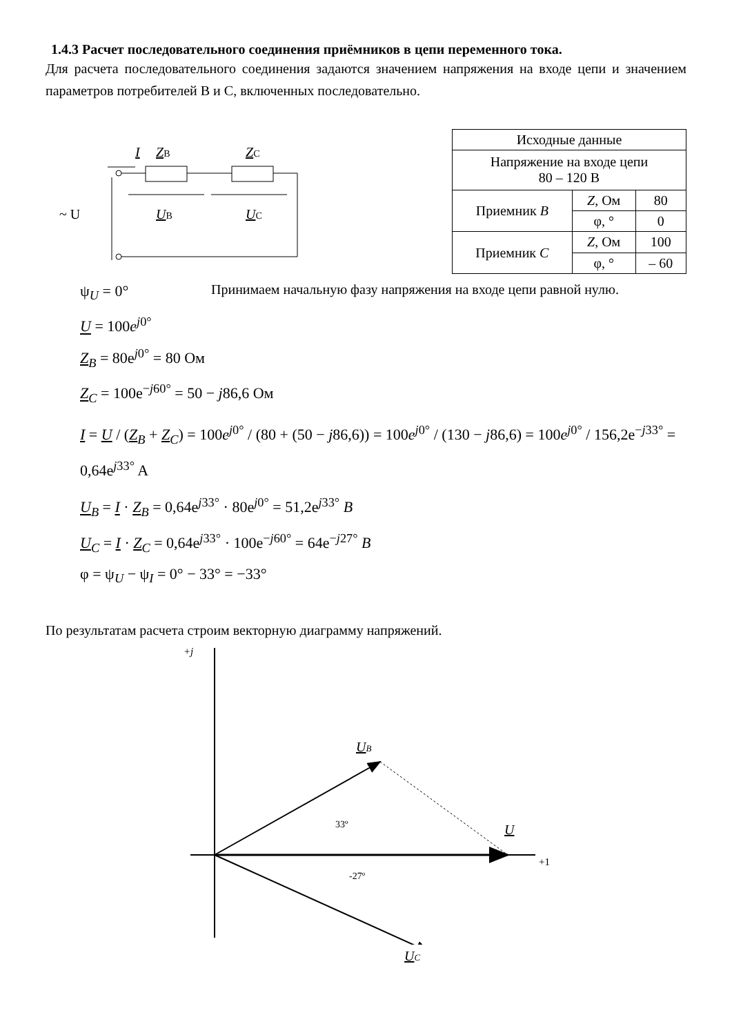1.4.3 Расчет последовательного соединения приёмников в цепи переменного тока.
Для расчета последовательного соединения задаются значением напряжения на входе цепи и значением параметров потребителей В и С, включенных последовательно.
I
ZB
ZC
~ U
UB
UC
| Исходные данные | | |
| Напряжение на входе цепи 80 – 120 В | | |
| Приемник B | Z , Ом | 80 |
| | φ, ° | 0 |
| Приемник C | Z , Ом | 100 |
| | φ, ° | – 60 |
ψ<sub>U</sub> = 0°
Принимаем начальную фазу напряжения на входе цепи равной нулю.
U = 100e<sup>j0°</sup>
Z<sub>B</sub> = 80e<sup>j0°</sup> = 80 Ом
Z<sub>C</sub> = 100e<sup>−j60°</sup> = 50 − j86,6 Ом
I = U / (Z<sub>B</sub> + Z<sub>C</sub>) = 100e<sup>j0°</sup> / (80 + (50 − j86,6)) = 100e<sup>j0°</sup> / (130 − j86,6) = 100e<sup>j0°</sup> / 156,2e<sup>−j33°</sup> = 0,64e<sup>j33°</sup> A
U<sub>B</sub> = I · Z<sub>B</sub> = 0,64e<sup>j33°</sup> · 80e<sup>j0°</sup> = 51,2e<sup>j33°</sup> B
U<sub>C</sub> = I · Z<sub>C</sub> = 0,64e<sup>j33°</sup> · 100e<sup>−j60°</sup> = 64e<sup>−j27°</sup> B
φ = ψ<sub>U</sub> − ψ<sub>I</sub> = 0° − 33° = −33°
По результатам расчета строим векторную диаграмму напряжений.
+j
+1
UB
33º
U
-27º
UC